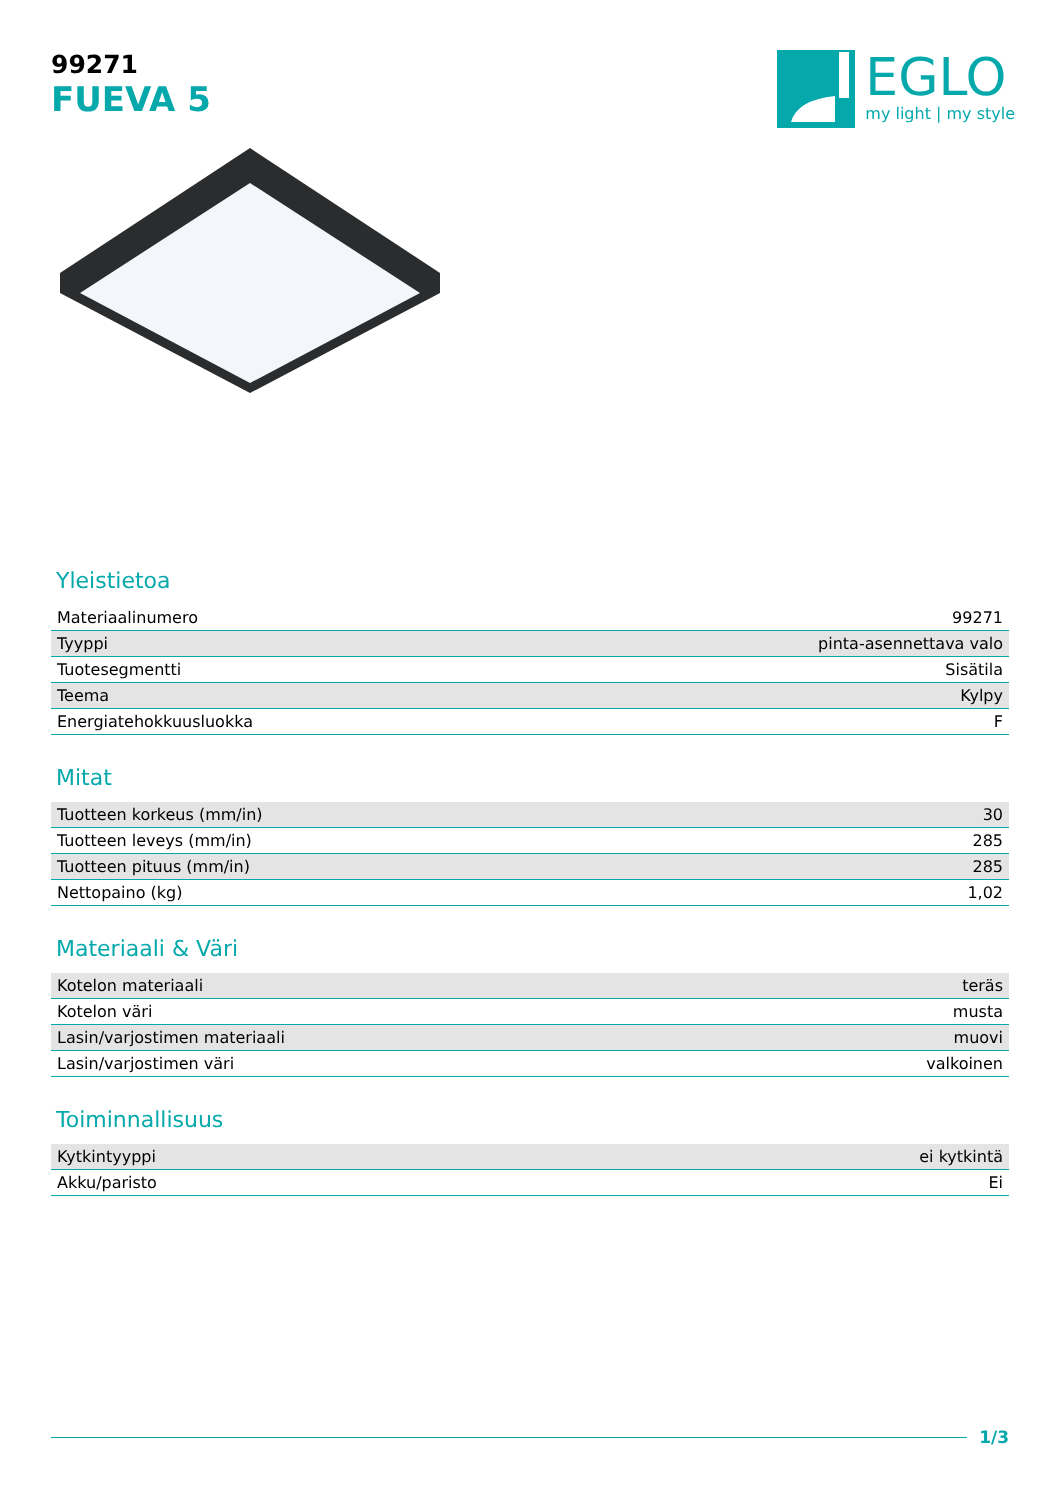99271
FUEVA 5
EGLO
my light | my style
Yleistietoa
| Materiaalinumero | 99271 |
| Tyyppi | pinta-asennettava valo |
| Tuotesegmentti | Sisätila |
| Teema | Kylpy |
| Energiatehokkuusluokka | F |
Mitat
| Tuotteen korkeus (mm/in) | 30 |
| Tuotteen leveys (mm/in) | 285 |
| Tuotteen pituus (mm/in) | 285 |
| Nettopaino (kg) | 1,02 |
Materiaali & Väri
| Kotelon materiaali | teräs |
| Kotelon väri | musta |
| Lasin/varjostimen materiaali | muovi |
| Lasin/varjostimen väri | valkoinen |
Toiminnallisuus
| Kytkintyyppi | ei kytkintä |
| Akku/paristo | Ei |
1/3